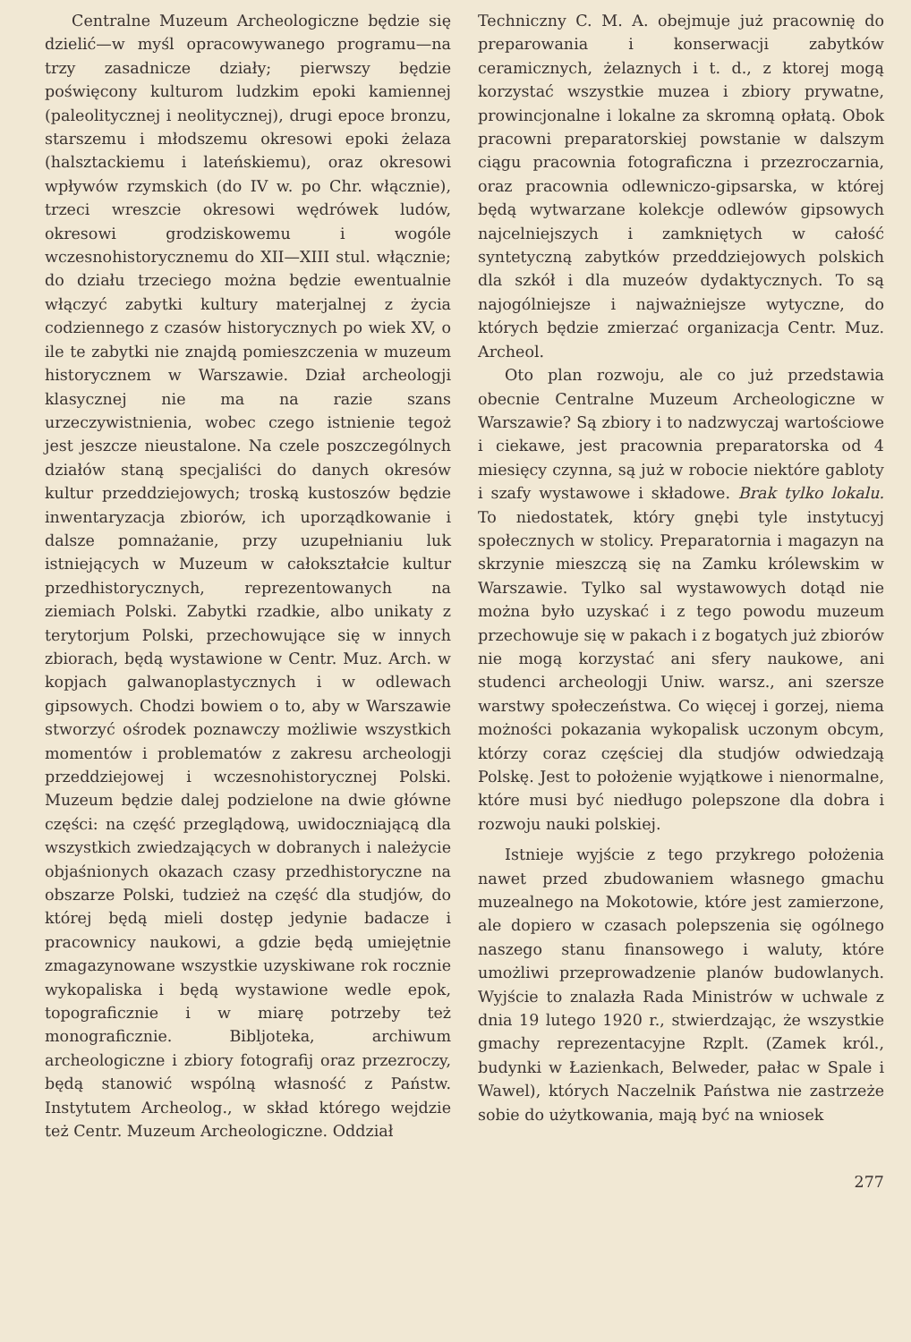Centralne Muzeum Archeologiczne będzie się dzielić—w myśl opracowywanego programu—na trzy zasadnicze działy; pierwszy będzie poświęcony kulturom ludzkim epoki kamiennej (paleolitycznej i neolitycznej), drugi epoce bronzu, starszemu i młodszemu okresowi epoki żelaza (halsztackiemu i lateńskiemu), oraz okresowi wpływów rzymskich (do IV w. po Chr. włącznie), trzeci wreszcie okresowi wędrówek ludów, okresowi grodziskowemu i wogóle wczesnohistorycznemu do XII—XIII stul. włącznie; do działu trzeciego można będzie ewentualnie włączyć zabytki kultury materjalnej z życia codziennego z czasów historycznych po wiek XV, o ile te zabytki nie znajdą pomieszczenia w muzeum historycznem w Warszawie. Dział archeologji klasycznej nie ma na razie szans urzeczywistnienia, wobec czego istnienie tegoż jest jeszcze nieustalone. Na czele poszczególnych działów staną specjaliści do danych okresów kultur przeddziejowych; troską kustoszów będzie inwentaryzacja zbiorów, ich uporządkowanie i dalsze pomnażanie, przy uzupełnianiu luk istniejących w Muzeum w całokształcie kultur przedhistorycznych, reprezentowanych na ziemiach Polski. Zabytki rzadkie, albo unikaty z terytorjum Polski, przechowujące się w innych zbiorach, będą wystawione w Centr. Muz. Arch. w kopjach galwanoplastycznych i w odlewach gipsowych. Chodzi bowiem o to, aby w Warszawie stworzyć ośrodek poznawczy możliwie wszystkich momentów i problematów z zakresu archeologji przeddziejowej i wczesnohistorycznej Polski. Muzeum będzie dalej podzielone na dwie główne części: na część przeglądową, uwidoczniającą dla wszystkich zwiedzających w dobranych i należycie objaśnionych okazach czasy przedhistoryczne na obszarze Polski, tudzież na część dla studjów, do której będą mieli dostęp jedynie badacze i pracownicy naukowi, a gdzie będą umiejętnie zmagazynowane wszystkie uzyskiwane rok rocznie wykopaliska i będą wystawione wedle epok, topograficznie i w miarę potrzeby też monograficznie. Bibljoteka, archiwum archeologiczne i zbiory fotografij oraz przezroczy, będą stanowić wspólną własność z Państw. Instytutem Archeolog., w skład którego wejdzie też Centr. Muzeum Archeologiczne. Oddział
Techniczny C. M. A. obejmuje już pracownię do preparowania i konserwacji zabytków ceramicznych, żelaznych i t. d., z ktorej mogą korzystać wszystkie muzea i zbiory prywatne, prowincjonalne i lokalne za skromną opłatą. Obok pracowni preparatorskiej powstanie w dalszym ciągu pracownia fotograficzna i przezroczarnia, oraz pracownia odlewniczo-gipsarska, w której będą wytwarzane kolekcje odlewów gipsowych najcelniejszych i zamkniętych w całość syntetyczną zabytków przeddziejowych polskich dla szkół i dla muzeów dydaktycznych. To są najogólniejsze i najważniejsze wytyczne, do których będzie zmierzać organizacja Centr. Muz. Archeol.
Oto plan rozwoju, ale co już przedstawia obecnie Centralne Muzeum Archeologiczne w Warszawie? Są zbiory i to nadzwyczaj wartościowe i ciekawe, jest pracownia preparatorska od 4 miesięcy czynna, są już w robocie niektóre gabloty i szafy wystawowe i składowe. Brak tylko lokalu. To niedostatek, który gnębi tyle instytucyj społecznych w stolicy. Preparatornia i magazyn na skrzynie mieszczą się na Zamku królewskim w Warszawie. Tylko sal wystawowych dotąd nie można było uzyskać i z tego powodu muzeum przechowuje się w pakach i z bogatych już zbiorów nie mogą korzystać ani sfery naukowe, ani studenci archeologji Uniw. warsz., ani szersze warstwy społeczeństwa. Co więcej i gorzej, niema możności pokazania wykopalisk uczonym obcym, którzy coraz częściej dla studjów odwiedzają Polskę. Jest to położenie wyjątkowe i nienormalne, które musi być niedługo polepszone dla dobra i rozwoju nauki polskiej.
Istnieje wyjście z tego przykrego położenia nawet przed zbudowaniem własnego gmachu muzealnego na Mokotowie, które jest zamierzone, ale dopiero w czasach polepszenia się ogólnego naszego stanu finansowego i waluty, które umożliwi przeprowadzenie planów budowlanych. Wyjście to znalazła Rada Ministrów w uchwale z dnia 19 lutego 1920 r., stwierdzając, że wszystkie gmachy reprezentacyjne Rzplt. (Zamek król., budynki w Łazienkach, Belweder, pałac w Spale i Wawel), których Naczelnik Państwa nie zastrzeże sobie do użytkowania, mają być na wniosek
277